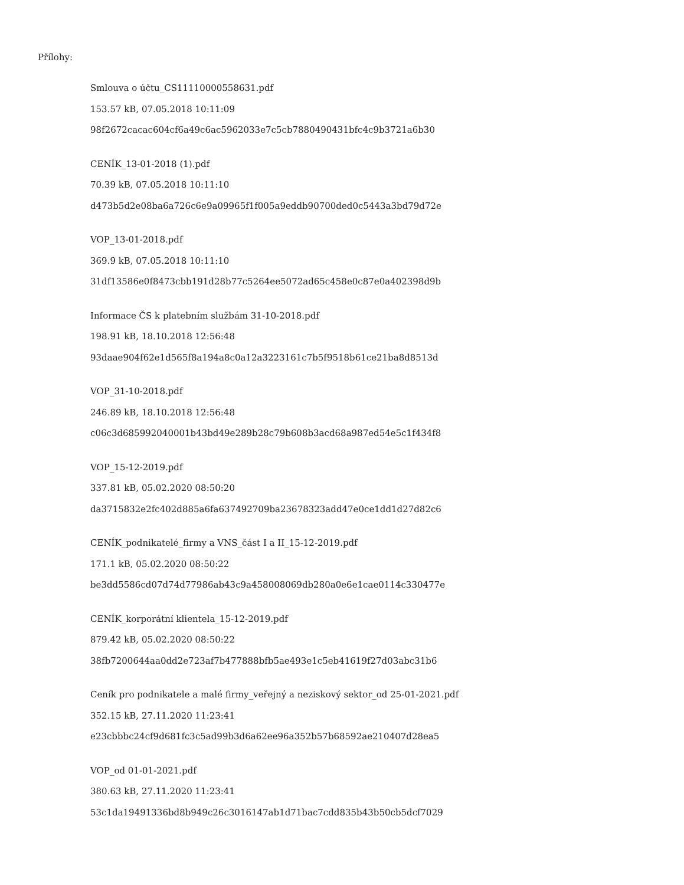Přílohy:
Smlouva o účtu_CS11110000558631.pdf
153.57 kB, 07.05.2018 10:11:09
98f2672cacac604cf6a49c6ac5962033e7c5cb7880490431bfc4c9b3721a6b30
CENÍK_13-01-2018 (1).pdf
70.39 kB, 07.05.2018 10:11:10
d473b5d2e08ba6a726c6e9a09965f1f005a9eddb90700ded0c5443a3bd79d72e
VOP_13-01-2018.pdf
369.9 kB, 07.05.2018 10:11:10
31df13586e0f8473cbb191d28b77c5264ee5072ad65c458e0c87e0a402398d9b
Informace ČS k platebním službám 31-10-2018.pdf
198.91 kB, 18.10.2018 12:56:48
93daae904f62e1d565f8a194a8c0a12a3223161c7b5f9518b61ce21ba8d8513d
VOP_31-10-2018.pdf
246.89 kB, 18.10.2018 12:56:48
c06c3d685992040001b43bd49e289b28c79b608b3acd68a987ed54e5c1f434f8
VOP_15-12-2019.pdf
337.81 kB, 05.02.2020 08:50:20
da3715832e2fc402d885a6fa637492709ba23678323add47e0ce1dd1d27d82c6
CENÍK_podnikatelé_firmy a VNS_část I a II_15-12-2019.pdf
171.1 kB, 05.02.2020 08:50:22
be3dd5586cd07d74d77986ab43c9a458008069db280a0e6e1cae0114c330477e
CENÍK_korporátní klientela_15-12-2019.pdf
879.42 kB, 05.02.2020 08:50:22
38fb7200644aa0dd2e723af7b477888bfb5ae493e1c5eb41619f27d03abc31b6
Ceník pro podnikatele a malé firmy_veřejný a neziskový sektor_od 25-01-2021.pdf
352.15 kB, 27.11.2020 11:23:41
e23cbbbc24cf9d681fc3c5ad99b3d6a62ee96a352b57b68592ae210407d28ea5
VOP_od 01-01-2021.pdf
380.63 kB, 27.11.2020 11:23:41
53c1da19491336bd8b949c26c3016147ab1d71bac7cdd835b43b50cb5dcf7029